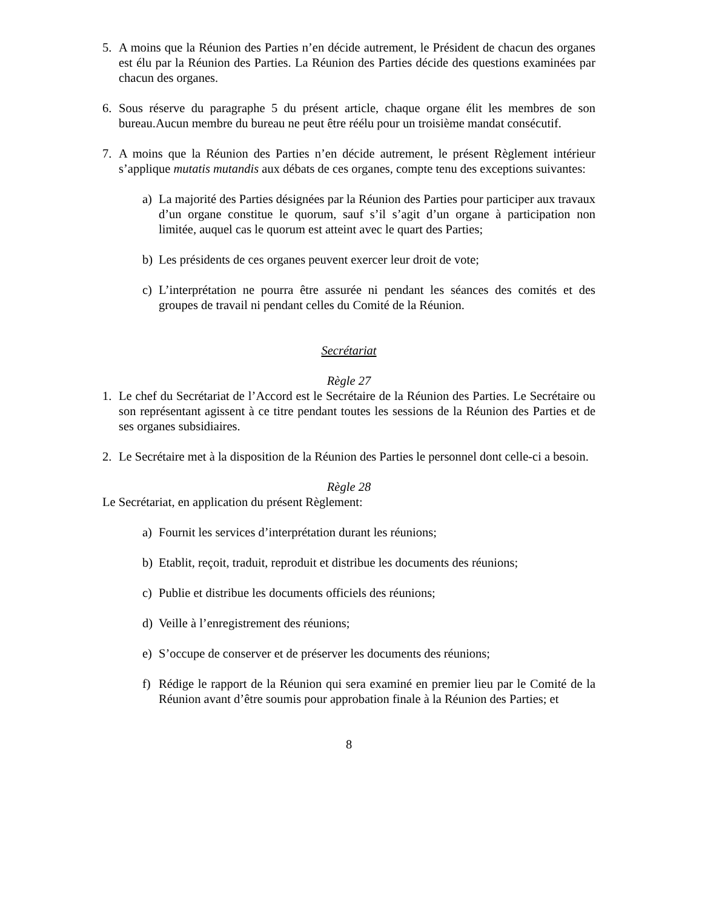5. A moins que la Réunion des Parties n’en décide autrement, le Président de chacun des organes est élu par la Réunion des Parties. La Réunion des Parties décide des questions examinées par chacun des organes.
6. Sous réserve du paragraphe 5 du présent article, chaque organe élit les membres de son bureau.Aucun membre du bureau ne peut être réélu pour un troisième mandat consécutif.
7. A moins que la Réunion des Parties n’en décide autrement, le présent Règlement intérieur s’applique mutatis mutandis aux débats de ces organes, compte tenu des exceptions suivantes:
a) La majorité des Parties désignées par la Réunion des Parties pour participer aux travaux d’un organe constitue le quorum, sauf s’il s’agit d’un organe à participation non limitée, auquel cas le quorum est atteint avec le quart des Parties;
b) Les présidents de ces organes peuvent exercer leur droit de vote;
c) L’interprétation ne pourra être assurée ni pendant les séances des comités et des groupes de travail ni pendant celles du Comité de la Réunion.
Secrétariat
Règle 27
1. Le chef du Secrétariat de l’Accord est le Secrétaire de la Réunion des Parties. Le Secrétaire ou son représentant agissent à ce titre pendant toutes les sessions de la Réunion des Parties et de ses organes subsidiaires.
2. Le Secrétaire met à la disposition de la Réunion des Parties le personnel dont celle-ci a besoin.
Règle 28
Le Secrétariat, en application du présent Règlement:
a) Fournit les services d’interprétation durant les réunions;
b) Etablit, reçoit, traduit, reproduit et distribue les documents des réunions;
c) Publie et distribue les documents officiels des réunions;
d) Veille à l’enregistrement des réunions;
e) S’occupe de conserver et de préserver les documents des réunions;
f) Rédige le rapport de la Réunion qui sera examiné en premier lieu par le Comité de la Réunion avant d’être soumis pour approbation finale à la Réunion des Parties; et
8